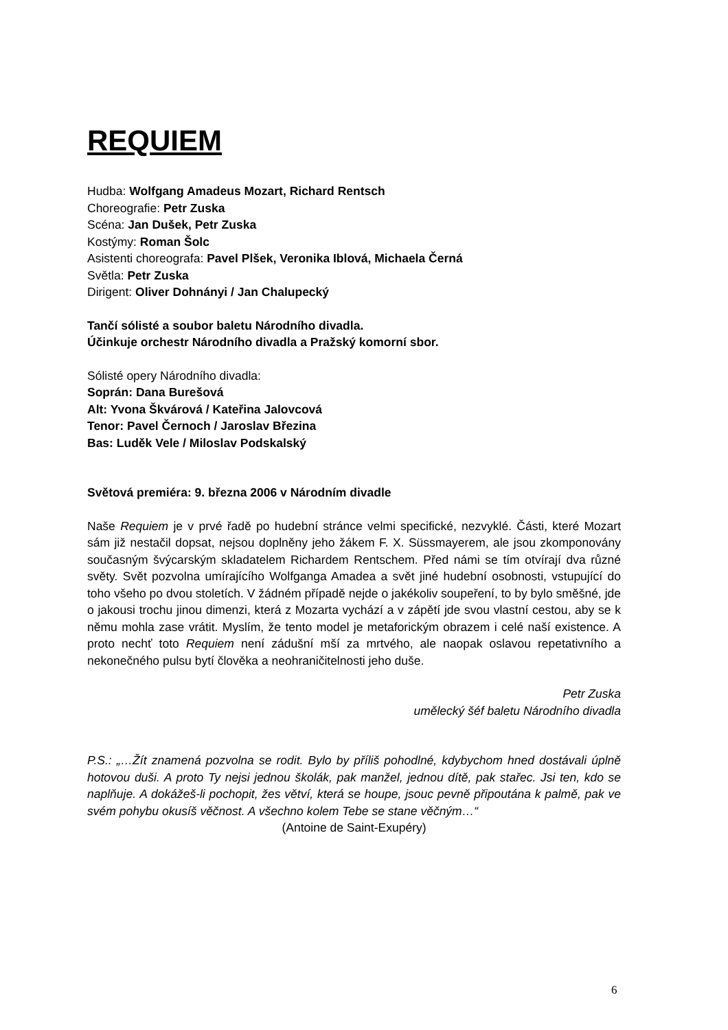REQUIEM
Hudba: Wolfgang Amadeus Mozart, Richard Rentsch
Choreografie: Petr Zuska
Scéna: Jan Dušek, Petr Zuska
Kostýmy: Roman Šolc
Asistenti choreografa: Pavel Plšek, Veronika Iblová, Michaela Černá
Světla: Petr Zuska
Dirigent: Oliver Dohnányi / Jan Chalupecký
Tančí sólisté a soubor baletu Národního divadla.
Účinkuje orchestr Národního divadla a Pražský komorní sbor.
Sólisté opery Národního divadla:
Soprán: Dana Burešová
Alt: Yvona Škvárová / Kateřina Jalovcová
Tenor: Pavel Černoch / Jaroslav Březina
Bas: Luděk Vele / Miloslav Podskalský
Světová premiéra: 9. března 2006 v Národním divadle
Naše Requiem je v prvé řadě po hudební stránce velmi specifické, nezvyklé. Části, které Mozart sám již nestačil dopsat, nejsou doplněny jeho žákem F. X. Süssmayerem, ale jsou zkomponovány současným švýcarským skladatelem Richardem Rentschem. Před námi se tím otvírají dva různé světy. Svět pozvolna umírajícího Wolfganga Amadea a svět jiné hudební osobnosti, vstupující do toho všeho po dvou stoletích. V žádném případě nejde o jakékoliv soupeření, to by bylo směšné, jde o jakousi trochu jinou dimenzi, která z Mozarta vychází a v zápětí jde svou vlastní cestou, aby se k němu mohla zase vrátit. Myslím, že tento model je metaforickým obrazem i celé naší existence. A proto nechť toto Requiem není zádušní mší za mrtvého, ale naopak oslavou repetativního a nekonečného pulsu bytí člověka a neohraničitelnosti jeho duše.
Petr Zuska
umělecký šéf baletu Národního divadla
P.S.: „…Žít znamená pozvolna se rodit. Bylo by příliš pohodlné, kdybychom hned dostávali úplně hotovou duši. A proto Ty nejsi jednou školák, pak manžel, jednou dítě, pak stařec. Jsi ten, kdo se naplňuje. A dokážeš-li pochopit, žes větví, která se houpe, jsouc pevně připoutána k palmě, pak ve svém pohybu okusíš věčnost. A všechno kolem Tebe se stane věčným…“
(Antoine de Saint-Exupéry)
6